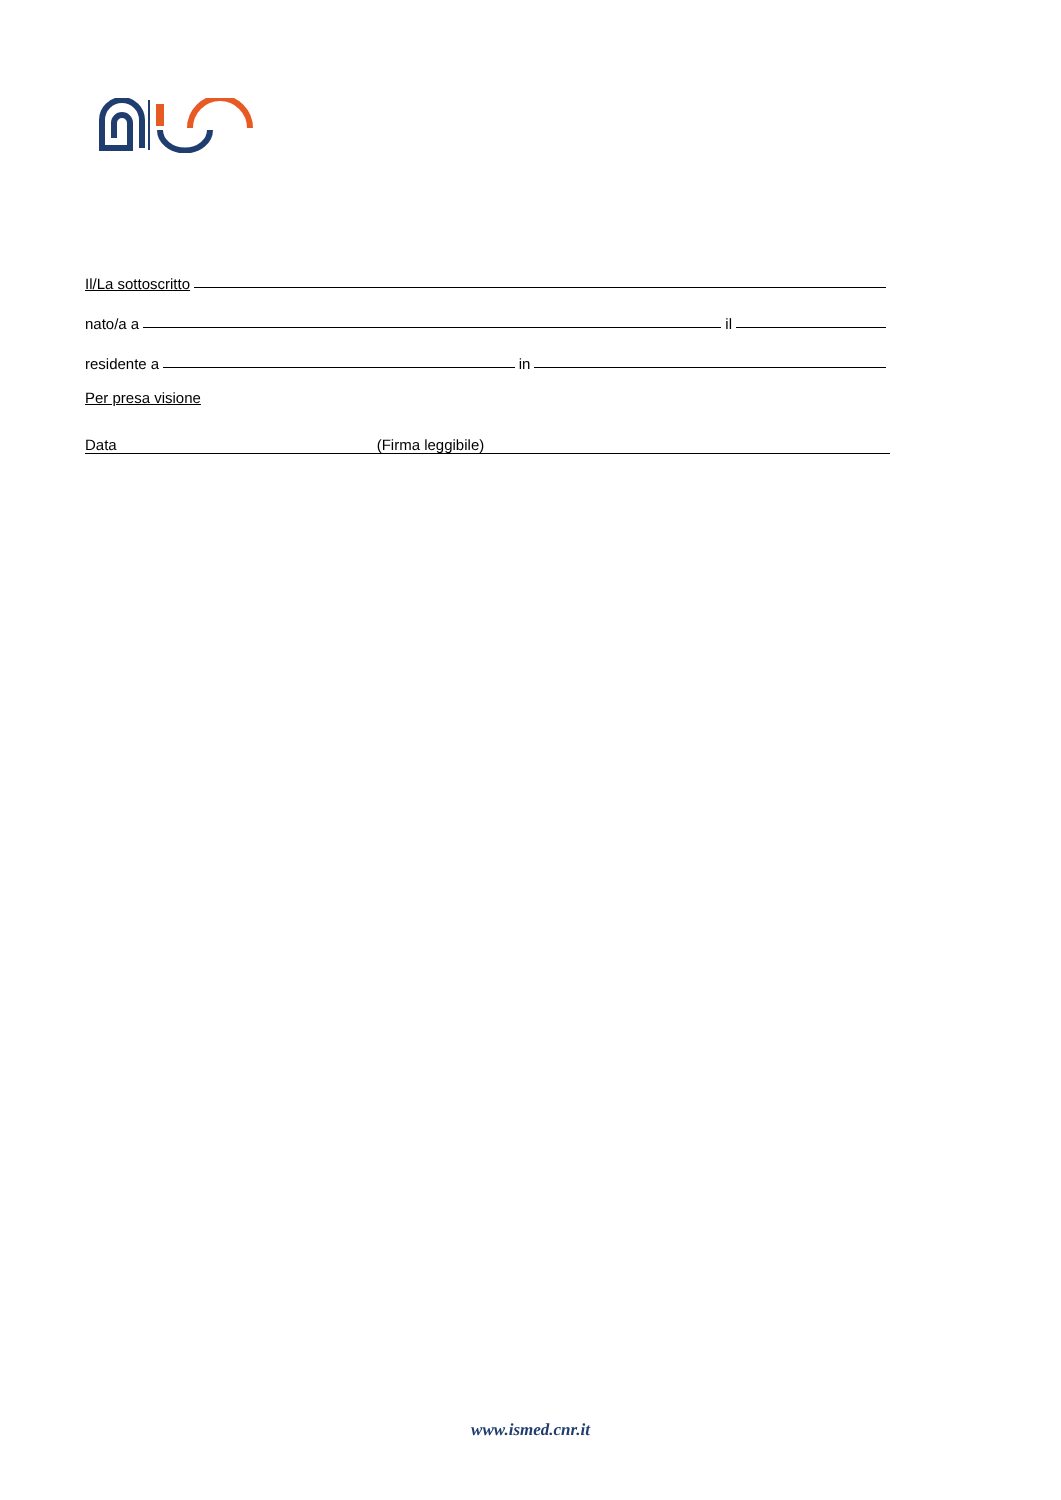Il/La sottoscritto
nato/a a il
residente a in
Per presa visione
Data (Firma leggibile)
www.ismed.cnr.it